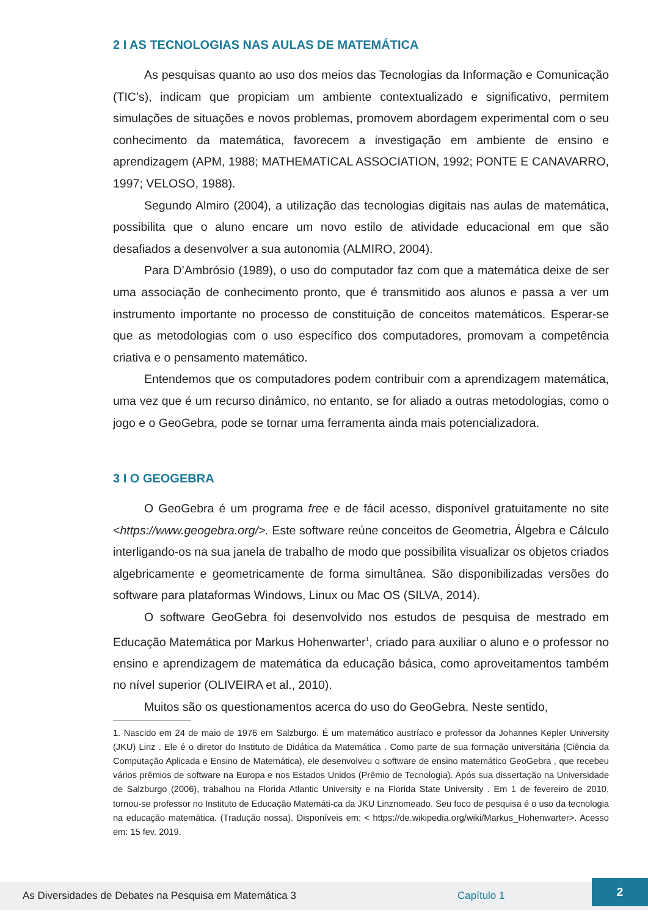2 I AS TECNOLOGIAS NAS AULAS DE MATEMÁTICA
As pesquisas quanto ao uso dos meios das Tecnologias da Informação e Comunicação (TIC’s), indicam que propiciam um ambiente contextualizado e significativo, permitem simulações de situações e novos problemas, promovem abordagem experimental com o seu conhecimento da matemática, favorecem a investigação em ambiente de ensino e aprendizagem (APM, 1988; MATHEMATICAL ASSOCIATION, 1992; PONTE E CANAVARRO, 1997; VELOSO, 1988).
Segundo Almiro (2004), a utilização das tecnologias digitais nas aulas de matemática, possibilita que o aluno encare um novo estilo de atividade educacional em que são desafiados a desenvolver a sua autonomia (ALMIRO, 2004).
Para D’Ambrósio (1989), o uso do computador faz com que a matemática deixe de ser uma associação de conhecimento pronto, que é transmitido aos alunos e passa a ver um instrumento importante no processo de constituição de conceitos matemáticos. Esperar-se que as metodologias com o uso específico dos computadores, promovam a competência criativa e o pensamento matemático.
Entendemos que os computadores podem contribuir com a aprendizagem matemática, uma vez que é um recurso dinâmico, no entanto, se for aliado a outras metodologias, como o jogo e o GeoGebra, pode se tornar uma ferramenta ainda mais potencializadora.
3 I O GEOGEBRA
O GeoGebra é um programa free e de fácil acesso, disponível gratuitamente no site <https://www.geogebra.org/>. Este software reúne conceitos de Geometria, Álgebra e Cálculo interligando-os na sua janela de trabalho de modo que possibilita visualizar os objetos criados algebricamente e geometricamente de forma simultânea. São disponibilizadas versões do software para plataformas Windows, Linux ou Mac OS (SILVA, 2014).
O software GeoGebra foi desenvolvido nos estudos de pesquisa de mestrado em Educação Matemática por Markus Hohenwarter<sup>1</sup>, criado para auxiliar o aluno e o professor no ensino e aprendizagem de matemática da educação básica, como aproveitamentos também no nível superior (OLIVEIRA et al., 2010).
Muitos são os questionamentos acerca do uso do GeoGebra. Neste sentido,
1. Nascido em 24 de maio de 1976 em Salzburgo. É um matemático austríaco e professor da Johannes Kepler University (JKU) Linz . Ele é o diretor do Instituto de Didática da Matemática . Como parte de sua formação universitária (Ciência da Computação Aplicada e Ensino de Matemática), ele desenvolveu o software de ensino matemático GeoGebra , que recebeu vários prêmios de software na Europa e nos Estados Unidos (Prêmio de Tecnologia). Após sua dissertação na Universidade de Salzburgo (2006), trabalhou na Florida Atlantic University e na Florida State University . Em 1 de fevereiro de 2010, tornou-se professor no Instituto de Educação Matemáti-ca da JKU Linznomeado. Seu foco de pesquisa é o uso da tecnologia na educação matemática. (Tradução nossa). Disponíveis em: < https://de.wikipedia.org/wiki/Markus_Hohenwarter>. Acesso em: 15 fev. 2019.
As Diversidades de Debates na Pesquisa em Matemática 3 Capítulo 1 2